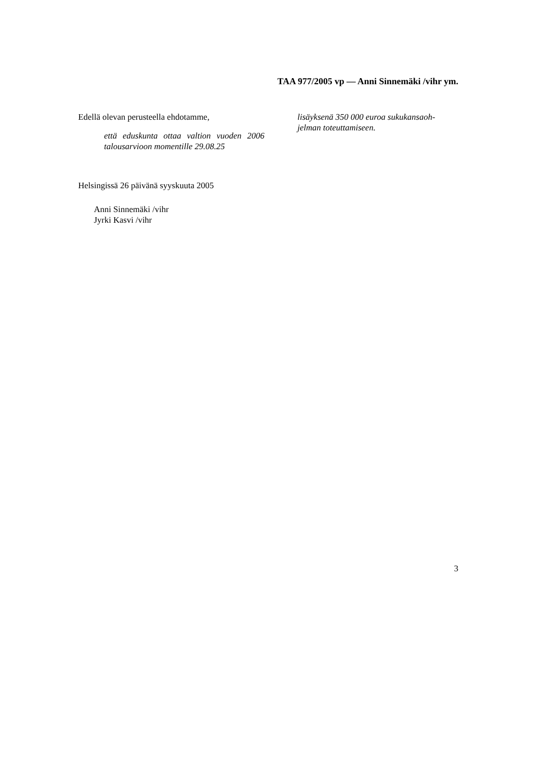TAA 977/2005 vp — Anni Sinnemäki /vihr ym.
Edellä olevan perusteella ehdotamme,
että eduskunta ottaa valtion vuoden 2006 talousarvioon momentille 29.08.25
lisäyksenä 350 000 euroa sukukansaoh-
jelman toteuttamiseen.
Helsingissä 26 päivänä syyskuuta 2005
Anni Sinnemäki /vihr
Jyrki Kasvi /vihr
3